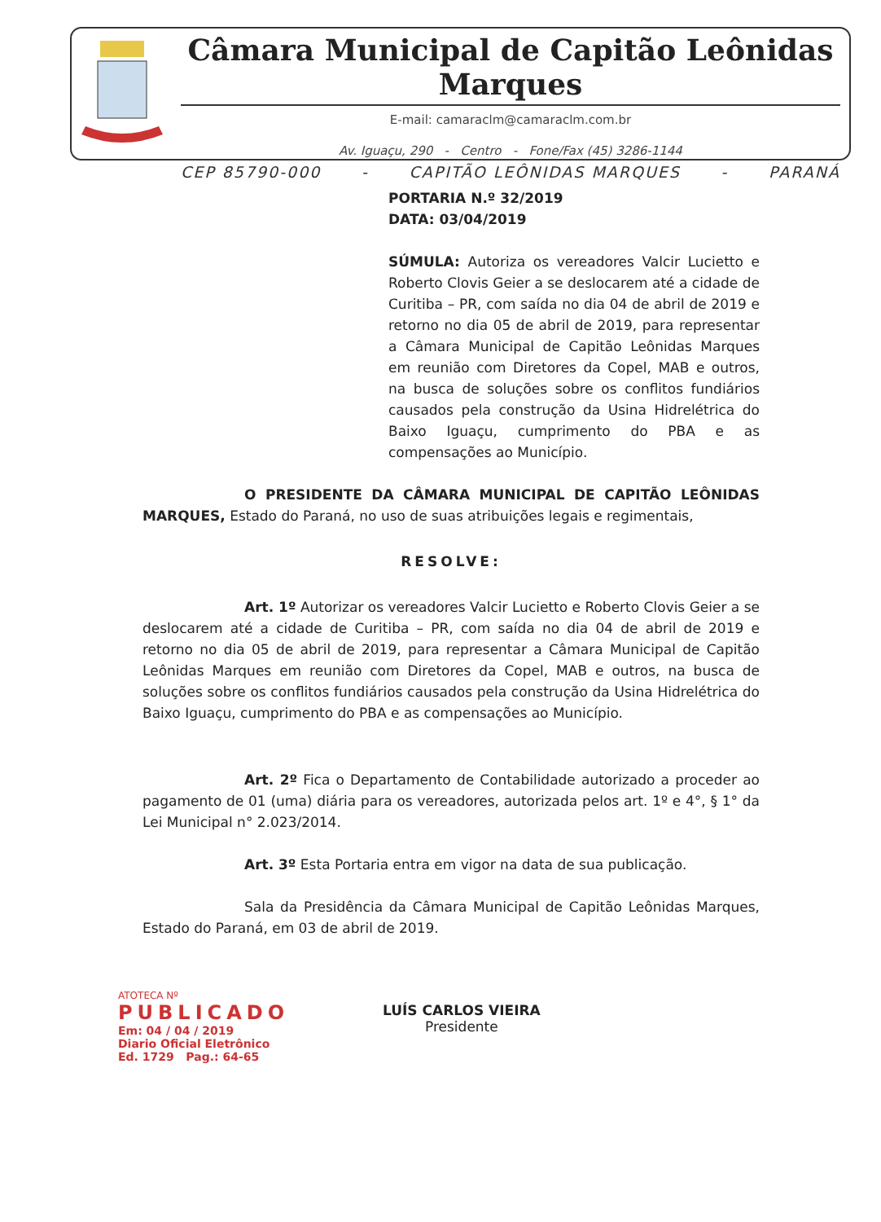Câmara Municipal de Capitão Leônidas Marques
E-mail: camaraclm@camaraclm.com.br
Av. Iguaçu, 290 - Centro - Fone/Fax (45) 3286-1144
CEP 85790-000 - CAPITÃO LEÔNIDAS MARQUES - PARANÁ
PORTARIA N.º 32/2019
DATA: 03/04/2019
SÚMULA: Autoriza os vereadores Valcir Lucietto e Roberto Clovis Geier a se deslocarem até a cidade de Curitiba – PR, com saída no dia 04 de abril de 2019 e retorno no dia 05 de abril de 2019, para representar a Câmara Municipal de Capitão Leônidas Marques em reunião com Diretores da Copel, MAB e outros, na busca de soluções sobre os conflitos fundiários causados pela construção da Usina Hidrelétrica do Baixo Iguaçu, cumprimento do PBA e as compensações ao Município.
O PRESIDENTE DA CÂMARA MUNICIPAL DE CAPITÃO LEÔNIDAS MARQUES, Estado do Paraná, no uso de suas atribuições legais e regimentais,
RESOLVE:
Art. 1º Autorizar os vereadores Valcir Lucietto e Roberto Clovis Geier a se deslocarem até a cidade de Curitiba – PR, com saída no dia 04 de abril de 2019 e retorno no dia 05 de abril de 2019, para representar a Câmara Municipal de Capitão Leônidas Marques em reunião com Diretores da Copel, MAB e outros, na busca de soluções sobre os conflitos fundiários causados pela construção da Usina Hidrelétrica do Baixo Iguaçu, cumprimento do PBA e as compensações ao Município.
Art. 2º Fica o Departamento de Contabilidade autorizado a proceder ao pagamento de 01 (uma) diária para os vereadores, autorizada pelos art. 1º e 4°, § 1° da Lei Municipal n° 2.023/2014.
Art. 3º Esta Portaria entra em vigor na data de sua publicação.
Sala da Presidência da Câmara Municipal de Capitão Leônidas Marques, Estado do Paraná, em 03 de abril de 2019.
LUÍS CARLOS VIEIRA
Presidente
ATOTECA Nº
PUBLICADO
Em: 04 / 04 / 2019
Diario Oficial Eletrônico
Ed. 1729 Pag.: 64-65